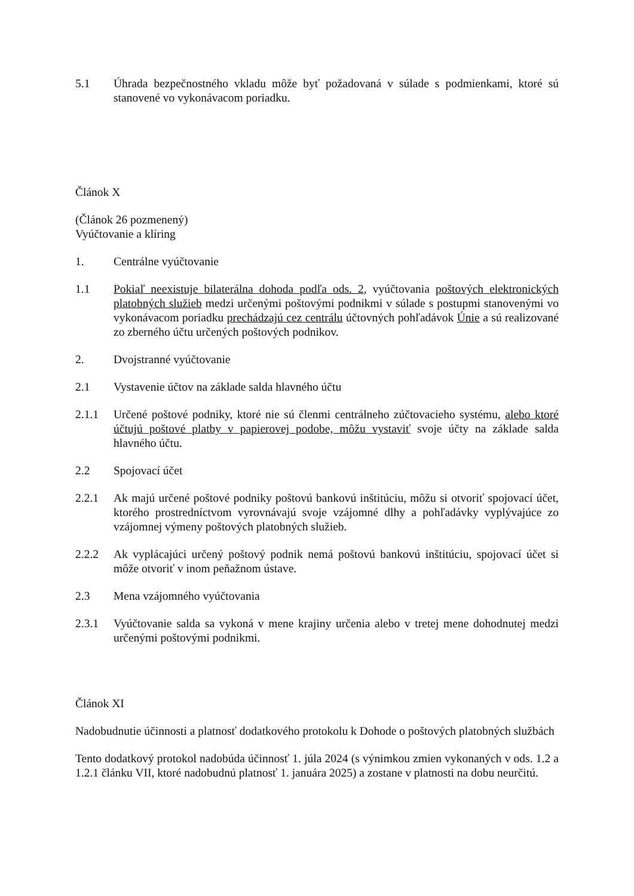5.1 Úhrada bezpečnostného vkladu môže byť požadovaná v súlade s podmienkami, ktoré sú stanovené vo vykonávacom poriadku.
Článok X
(Článok 26 pozmenený)
Vyúčtovanie a klíring
1. Centrálne vyúčtovanie
1.1 Pokiaľ neexistuje bilaterálna dohoda podľa ods. 2, vyúčtovania poštových elektronických platobných služieb medzi určenými poštovými podnikmi v súlade s postupmi stanovenými vo vykonávacom poriadku prechádzajú cez centrálu účtovných pohľadávok Únie a sú realizované zo zberného účtu určených poštových podnikov.
2. Dvojstranné vyúčtovanie
2.1 Vystavenie účtov na základe salda hlavného účtu
2.1.1 Určené poštové podniky, ktoré nie sú členmi centrálneho zúčtovacieho systému, alebo ktoré účtujú poštové platby v papierovej podobe, môžu vystaviť svoje účty na základe salda hlavného účtu.
2.2 Spojovací účet
2.2.1 Ak majú určené poštové podniky poštovú bankovú inštitúciu, môžu si otvoriť spojovací účet, ktorého prostredníctvom vyrovnávajú svoje vzájomné dlhy a pohľadávky vyplývajúce zo vzájomnej výmeny poštových platobných služieb.
2.2.2 Ak vyplácajúci určený poštový podnik nemá poštovú bankovú inštitúciu, spojovací účet si môže otvoriť v inom peňažnom ústave.
2.3 Mena vzájomného vyúčtovania
2.3.1 Vyúčtovanie salda sa vykoná v mene krajiny určenia alebo v tretej mene dohodnutej medzi určenými poštovými podnikmi.
Článok XI
Nadobudnutie účinnosti a platnosť dodatkového protokolu k Dohode o poštových platobných službách
Tento dodatkový protokol nadobúda účinnosť 1. júla 2024 (s výnimkou zmien vykonaných v ods. 1.2 a 1.2.1 článku VII, ktoré nadobudnú platnosť 1. januára 2025) a zostane v platnosti na dobu neurčitú.